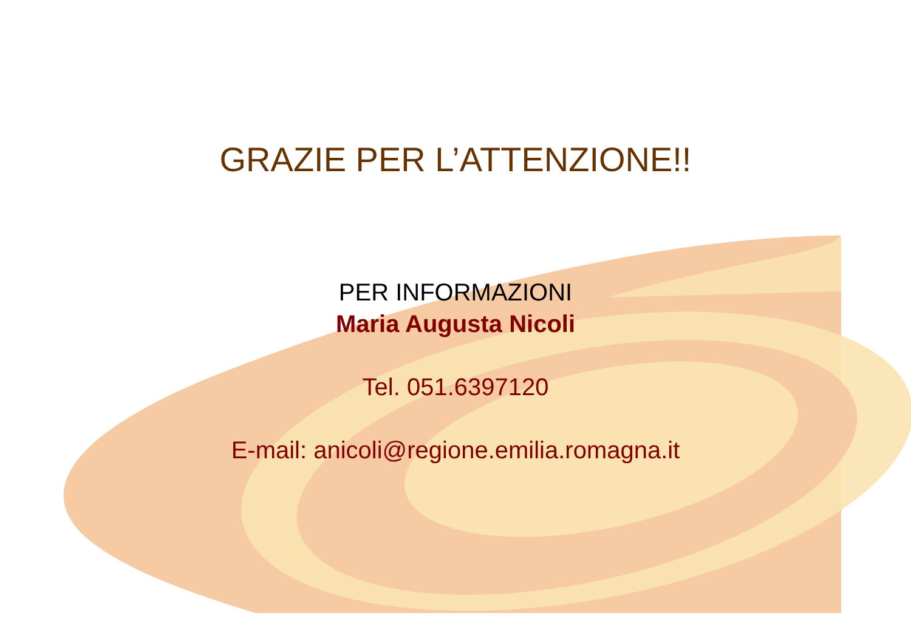GRAZIE PER L’ATTENZIONE!!
PER INFORMAZIONI
Maria Augusta Nicoli
Tel. 051.6397120
E-mail: anicoli@regione.emilia.romagna.it